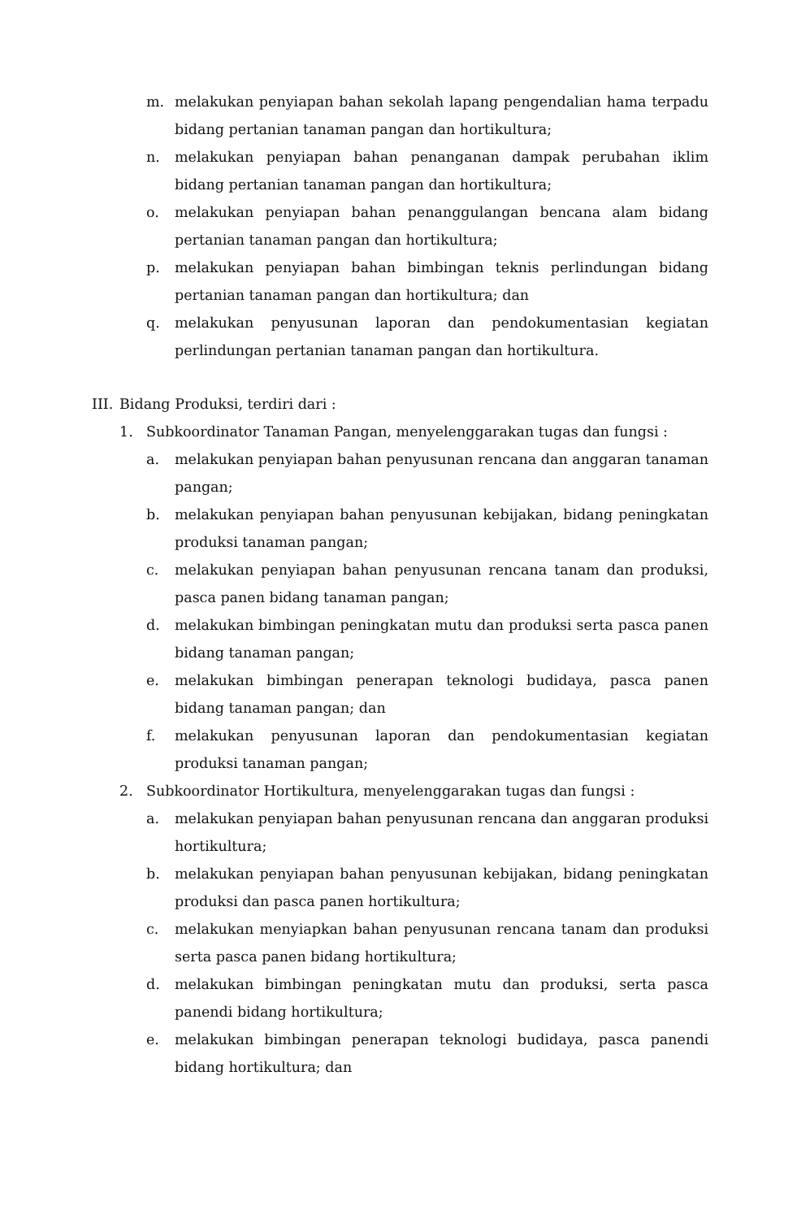m. melakukan penyiapan bahan sekolah lapang pengendalian hama terpadu bidang pertanian tanaman pangan dan hortikultura;
n. melakukan penyiapan bahan penanganan dampak perubahan iklim bidang pertanian tanaman pangan dan hortikultura;
o. melakukan penyiapan bahan penanggulangan bencana alam bidang pertanian tanaman pangan dan hortikultura;
p. melakukan penyiapan bahan bimbingan teknis perlindungan bidang pertanian tanaman pangan dan hortikultura; dan
q. melakukan penyusunan laporan dan pendokumentasian kegiatan perlindungan pertanian tanaman pangan dan hortikultura.
III. Bidang Produksi, terdiri dari :
1. Subkoordinator Tanaman Pangan, menyelenggarakan tugas dan fungsi :
a. melakukan penyiapan bahan penyusunan rencana dan anggaran tanaman pangan;
b. melakukan penyiapan bahan penyusunan kebijakan, bidang peningkatan produksi tanaman pangan;
c. melakukan penyiapan bahan penyusunan rencana tanam dan produksi, pasca panen bidang tanaman pangan;
d. melakukan bimbingan peningkatan mutu dan produksi serta pasca panen bidang tanaman pangan;
e. melakukan bimbingan penerapan teknologi budidaya, pasca panen bidang tanaman pangan; dan
f. melakukan penyusunan laporan dan pendokumentasian kegiatan produksi tanaman pangan;
2. Subkoordinator Hortikultura, menyelenggarakan tugas dan fungsi :
a. melakukan penyiapan bahan penyusunan rencana dan anggaran produksi hortikultura;
b. melakukan penyiapan bahan penyusunan kebijakan, bidang peningkatan produksi dan pasca panen hortikultura;
c. melakukan menyiapkan bahan penyusunan rencana tanam dan produksi serta pasca panen bidang hortikultura;
d. melakukan bimbingan peningkatan mutu dan produksi, serta pasca panendi bidang hortikultura;
e. melakukan bimbingan penerapan teknologi budidaya, pasca panendi bidang hortikultura; dan